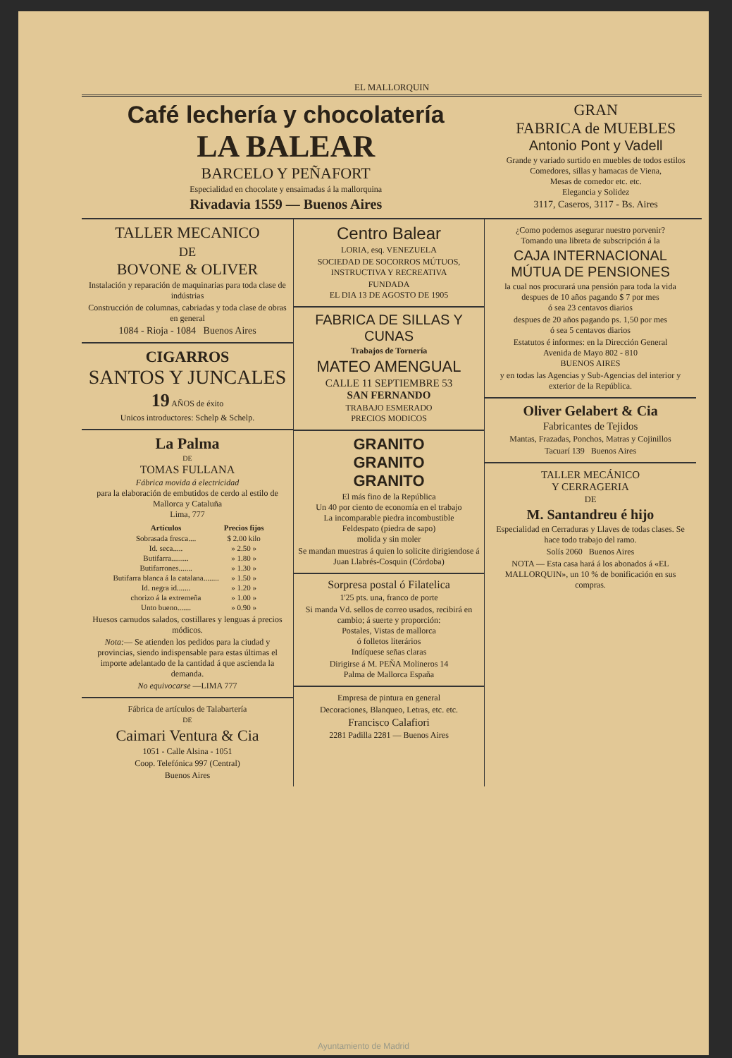EL MALLORQUIN
Café lechería y chocolatería
LA BALEAR
BARCELO Y PEÑAFORT
Especialidad en chocolate y ensaimadas á la mallorquina
Rivadavia 1559 — Buenos Aires
GRAN
FABRICA de MUEBLES
Antonio Pont y Vadell
Grande y variado surtido en muebles de todos estilos
Comedores, sillas y hamacas de Viena,
Mesas de comedor etc. etc.
Elegancia y Solidez
3117, Caseros, 3117 - Bs. Aires
TALLER MECANICO
DE
BOVONE & OLIVER
Instalación y reparación de maquinarias para toda clase de indústrias
Construcción de columnas, cabriadas y toda clase de obras en general
1084 - Rioja - 1084 Buenos Aires
CIGARROS
SANTOS Y JUNCALES
19 AÑOS de éxito
Unicos introductores: Schelp & Schelp.
La Palma
DE
TOMAS FULLANA
Fábrica movida á electricidad
para la elaboración de embutidos de cerdo al estilo de Mallorca y Cataluña
Lima, 777
| Artículos | Precios fijos |
| --- | --- |
| Sobrasada fresca.... | $ 2.00 kilo |
| Id. seca..... | » 2.50 » |
| Butifarra......... | » 1.80 » |
| Butifarrones....... | » 1.30 » |
| Butifarra blanca á la catalana........ | » 1.50 » |
| Id. negra id....... | » 1.20 » |
| chorizo á la extremeña | » 1.00 » |
| Unto bueno....... | » 0.90 » |
Huesos carnudos salados, costillares y lenguas á precios módicos.
Nota:— Se atienden los pedidos para la ciudad y provincias, siendo indispensable para estas últimas el importe adelantado de la cantidad á que ascienda la demanda.
No equivocarse —LIMA 777
Fábrica de artículos de Talabartería
DE
Caimari Ventura & Cia
1051 - Calle Alsina - 1051
Coop. Telefónica 997 (Central)
Buenos Aires
Centro Balear
LORIA, esq. VENEZUELA
SOCIEDAD DE SOCORROS MÚTUOS,
INSTRUCTIVA Y RECREATIVA
FUNDADA
EL DIA 13 DE AGOSTO DE 1905
FABRICA DE SILLAS Y CUNAS
Trabajos de Tornería
MATEO AMENGUAL
CALLE 11 SEPTIEMBRE 53
SAN FERNANDO
TRABAJO ESMERADO
PRECIOS MODICOS
GRANITO
GRANITO
GRANITO
El más fino de la República
Un 40 por ciento de economía en el trabajo
La incomparable piedra incombustible
Feldespato (piedra de sapo)
molida y sin moler
Se mandan muestras á quien lo solicite dirigiendose á
Juan Llabrés-Cosquin (Córdoba)
Sorpresa postal ó Filatelica
1'25 pts. una, franco de porte
Si manda Vd. sellos de correo usados, recibirá en cambio; á suerte y proporción:
Postales, Vistas de mallorca
ó folletos literários
Indíquese señas claras
Dirigirse á M. PEÑA Molineros 14
Palma de Mallorca España
Empresa de pintura en general
Decoraciones, Blanqueo, Letras, etc. etc.
Francisco Calafiori
2281 Padilla 2281 — Buenos Aires
¿Como podemos asegurar nuestro porvenir?
Tomando una libreta de subscripción á la
CAJA INTERNACIONAL
MÚTUA DE PENSIONES
la cual nos procurará una pensión para toda la vida
despues de 10 años pagando $ 7 por mes
ó sea 23 centavos diarios
despues de 20 años pagando ps. 1,50 por mes
ó sea 5 centavos diarios
Estatutos é informes: en la Dirección General
Avenida de Mayo 802 - 810
BUENOS AIRES
y en todas las Agencias y Sub-Agencias del interior y exterior de la República.
Oliver Gelabert & Cia
Fabricantes de Tejidos
Mantas, Frazadas, Ponchos, Matras y Cojinillos
Tacuarí 139 Buenos Aires
TALLER MECÁNICO
Y CERRAGERIA
DE
M. Santandreu é hijo
Especialidad en Cerraduras y Llaves de todas clases. Se hace todo trabajo del ramo.
Solís 2060 Buenos Aires
NOTA — Esta casa hará á los abonados á «EL MALLORQUIN», un 10 % de bonificación en sus compras.
Ayuntamiento de Madrid